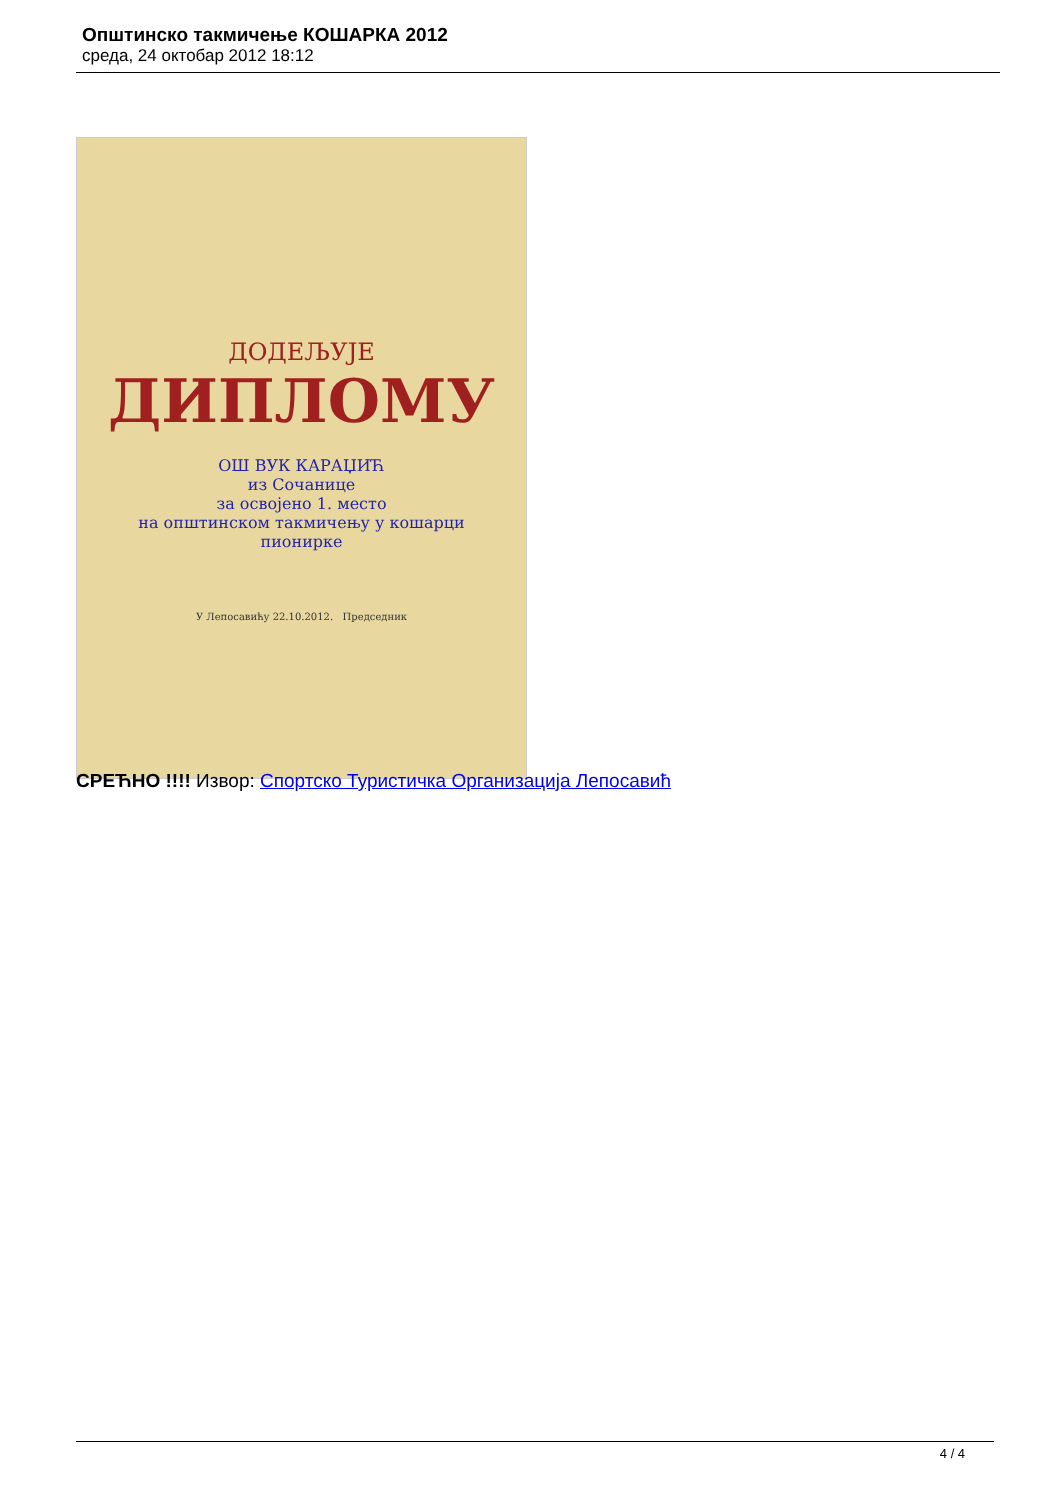Општинско такмичење КОШАРКА 2012
среда, 24 октобар 2012 18:12
ДОДЕЉУЈЕ
ДИПЛОМУ
ОШ ВУК КАРАЏИЋ
из Сочанице
за освојено 1. место
на општинском такмичењу у кошарци
пионирке
У Лепосавићу 22.10.2012. Председник
СРЕЋНО !!!! Извор: Спортско Туристичка Организација Лепосавић
4 / 4